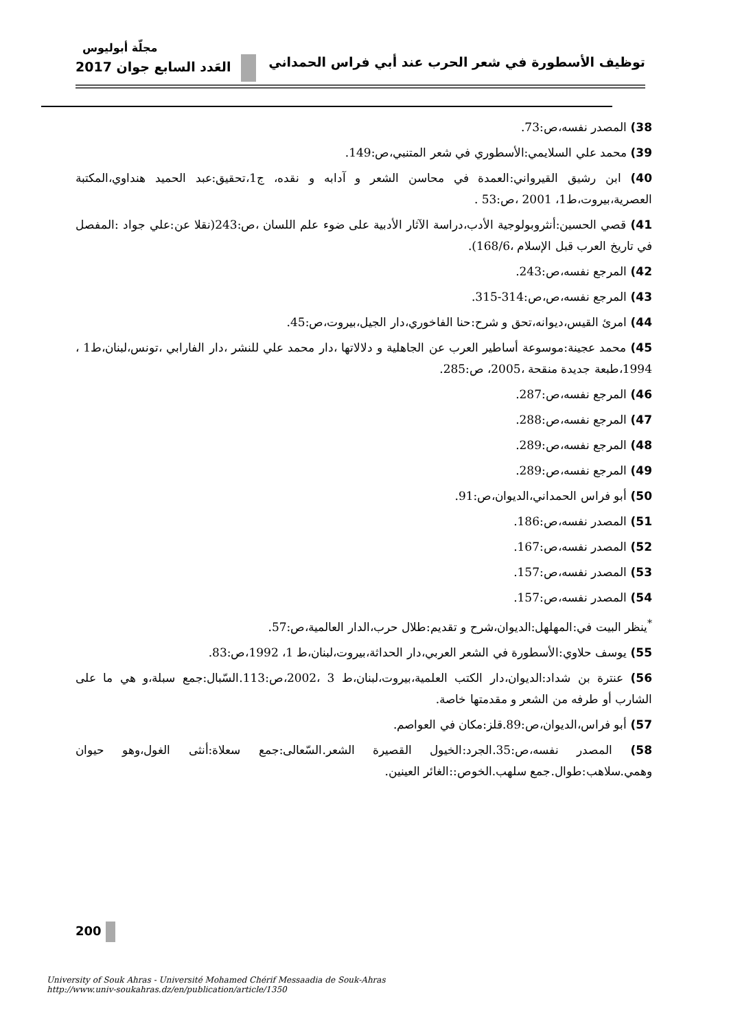مجلّة أبوليوس
توظيف الأسطورة في شعر الحرب عند أبي فراس الحمداني العَدد السابع جوان 2017
38) المصدر نفسه،ص:73.
39) محمد علي السلايمي:الأسطوري في شعر المتنبي،ص:149.
40) ابن رشيق القيرواني:العمدة في محاسن الشعر و آدابه و نقده، ج1،تحقيق:عبد الحميد هنداوي،المكتبة العصرية،بيروت،ط1، 2001 ،ص:53 .
41) قصي الحسين:أنثروبولوجية الأدب،دراسة الآثار الأدبية على ضوء علم اللسان ،ص:243(نقلا عن:علي جواد :المفصل في تاريخ العرب قبل الإسلام ،168/6).
42) المرجع نفسه،ص:243.
43) المرجع نفسه،ص،ص:314-315.
44) امرئ القيس،ديوانه،تحق و شرح:حنا الفاخوري،دار الجيل،بيروت،ص:45.
45) محمد عجينة:موسوعة أساطير العرب عن الجاهلية و دلالاتها ،دار محمد علي للنشر ،دار الفارابي ،تونس،لبنان،ط1 ، 1994،طبعة جديدة منقحة ،2005، ص:285.
46) المرجع نفسه،ص:287.
47) المرجع نفسه،ص:288.
48) المرجع نفسه،ص:289.
49) المرجع نفسه،ص:289.
50) أبو فراس الحمداني،الديوان،ص:91.
51) المصدر نفسه،ص:186.
52) المصدر نفسه،ص:167.
53) المصدر نفسه،ص:157.
54) المصدر نفسه،ص:157.
<sup>*</sup> ينظر البيت في:المهلهل:الديوان،شرح و تقديم:طلال حرب،الدار العالمية،ص:57.
55) يوسف حلاوي:الأسطورة في الشعر العربي،دار الحداثة،بيروت،لبنان،ط 1، 1992،ص:83.
56) عنترة بن شداد:الديوان،دار الكتب العلمية،بيروت،لبنان،ط 3 ،2002،ص:113.السّبال:جمع سبلة،و هي ما على الشارب أو طرفه من الشعر و مقدمتها خاصة.
57) أبو فراس،الديوان،ص:89.قلز:مكان في العواصم.
58) المصدر نفسه،ص:35.الجرد:الخيول القصيرة الشعر.السّعالى:جمع سعلاة:أنثى الغول،وهو حيوان وهمي.سلاهب:طوال.جمع سلهب.الخوص::الغائر العينين.
200
University of Souk Ahras - Université Mohamed Chérif Messaadia de Souk-Ahras
http://www.univ-soukahras.dz/en/publication/article/1350